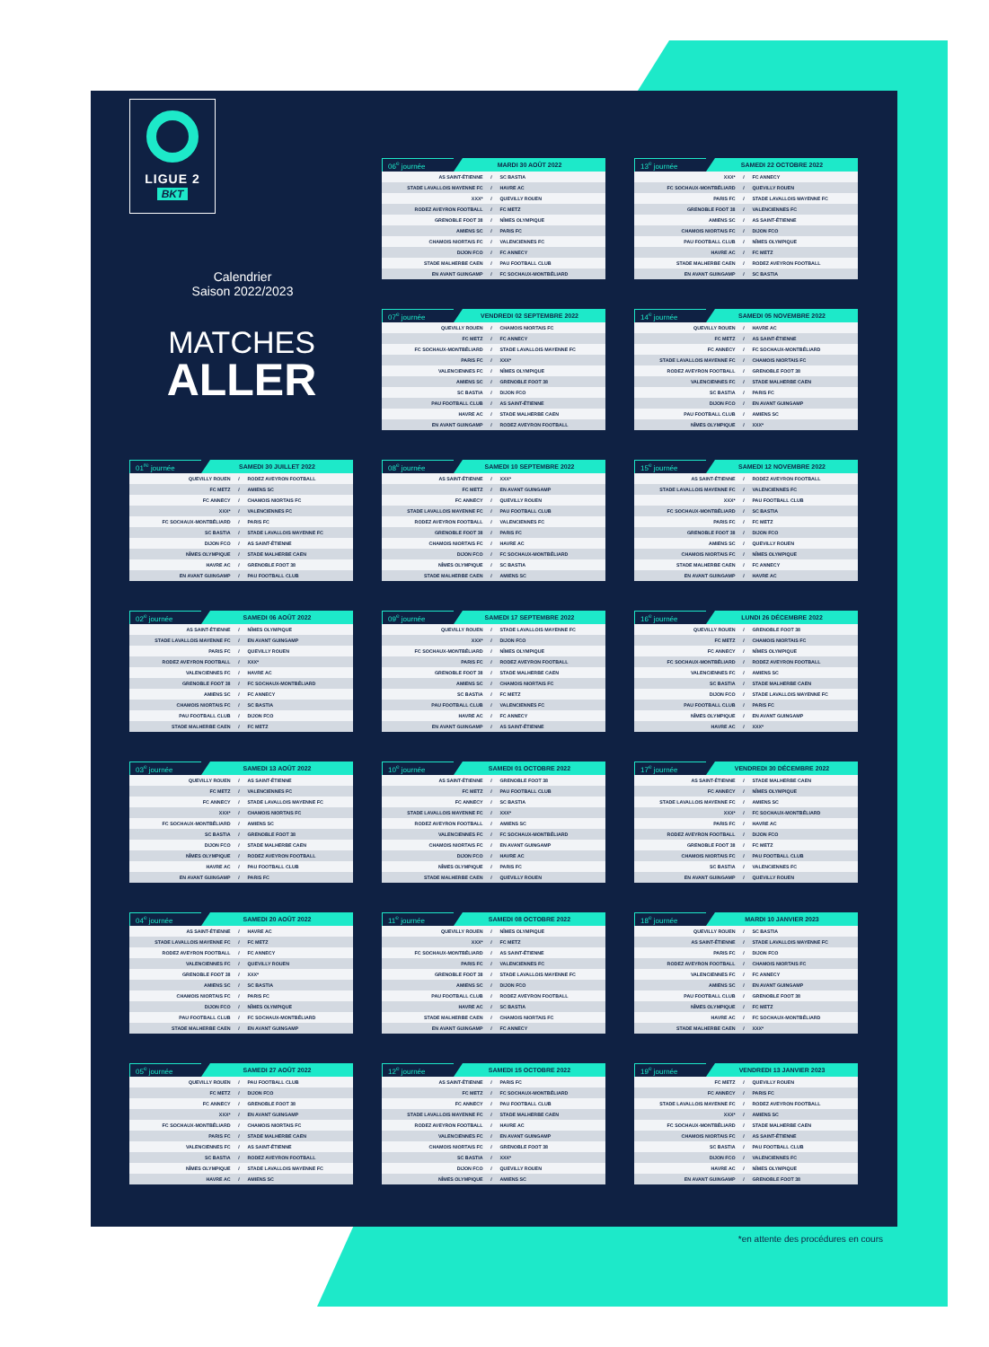LIGUE 2
BKT
Calendrier
Saison 2022/2023
MATCHES
ALLER
01<sup>re</sup> journée
SAMEDI 30 JUILLET 2022
| QUEVILLY ROUEN | / | RODEZ AVEYRON FOOTBALL |
| FC METZ | / | AMIENS SC |
| FC ANNECY | / | CHAMOIS NIORTAIS FC |
| XXX* | / | VALENCIENNES FC |
| FC SOCHAUX-MONTBÉLIARD | / | PARIS FC |
| SC BASTIA | / | STADE LAVALLOIS MAYENNE FC |
| DIJON FCO | / | AS SAINT-ÉTIENNE |
| NÎMES OLYMPIQUE | / | STADE MALHERBE CAEN |
| HAVRE AC | / | GRENOBLE FOOT 38 |
| EN AVANT GUINGAMP | / | PAU FOOTBALL CLUB |
02<sup>e</sup> journée
SAMEDI 06 AOÛT 2022
| AS SAINT-ÉTIENNE | / | NÎMES OLYMPIQUE |
| STADE LAVALLOIS MAYENNE FC | / | EN AVANT GUINGAMP |
| PARIS FC | / | QUEVILLY ROUEN |
| RODEZ AVEYRON FOOTBALL | / | XXX* |
| VALENCIENNES FC | / | HAVRE AC |
| GRENOBLE FOOT 38 | / | FC SOCHAUX-MONTBÉLIARD |
| AMIENS SC | / | FC ANNECY |
| CHAMOIS NIORTAIS FC | / | SC BASTIA |
| PAU FOOTBALL CLUB | / | DIJON FCO |
| STADE MALHERBE CAEN | / | FC METZ |
03<sup>e</sup> journée
SAMEDI 13 AOÛT 2022
| QUEVILLY ROUEN | / | AS SAINT-ÉTIENNE |
| FC METZ | / | VALENCIENNES FC |
| FC ANNECY | / | STADE LAVALLOIS MAYENNE FC |
| XXX* | / | CHAMOIS NIORTAIS FC |
| FC SOCHAUX-MONTBÉLIARD | / | AMIENS SC |
| SC BASTIA | / | GRENOBLE FOOT 38 |
| DIJON FCO | / | STADE MALHERBE CAEN |
| NÎMES OLYMPIQUE | / | RODEZ AVEYRON FOOTBALL |
| HAVRE AC | / | PAU FOOTBALL CLUB |
| EN AVANT GUINGAMP | / | PARIS FC |
04<sup>e</sup> journée
SAMEDI 20 AOÛT 2022
| AS SAINT-ÉTIENNE | / | HAVRE AC |
| STADE LAVALLOIS MAYENNE FC | / | FC METZ |
| RODEZ AVEYRON FOOTBALL | / | FC ANNECY |
| VALENCIENNES FC | / | QUEVILLY ROUEN |
| GRENOBLE FOOT 38 | / | XXX* |
| AMIENS SC | / | SC BASTIA |
| CHAMOIS NIORTAIS FC | / | PARIS FC |
| DIJON FCO | / | NÎMES OLYMPIQUE |
| PAU FOOTBALL CLUB | / | FC SOCHAUX-MONTBÉLIARD |
| STADE MALHERBE CAEN | / | EN AVANT GUINGAMP |
05<sup>e</sup> journée
SAMEDI 27 AOÛT 2022
| QUEVILLY ROUEN | / | PAU FOOTBALL CLUB |
| FC METZ | / | DIJON FCO |
| FC ANNECY | / | GRENOBLE FOOT 38 |
| XXX* | / | EN AVANT GUINGAMP |
| FC SOCHAUX-MONTBÉLIARD | / | CHAMOIS NIORTAIS FC |
| PARIS FC | / | STADE MALHERBE CAEN |
| VALENCIENNES FC | / | AS SAINT-ÉTIENNE |
| SC BASTIA | / | RODEZ AVEYRON FOOTBALL |
| NÎMES OLYMPIQUE | / | STADE LAVALLOIS MAYENNE FC |
| HAVRE AC | / | AMIENS SC |
06<sup>e</sup> journée
MARDI 30 AOÛT 2022
| AS SAINT-ÉTIENNE | / | SC BASTIA |
| STADE LAVALLOIS MAYENNE FC | / | HAVRE AC |
| XXX* | / | QUEVILLY ROUEN |
| RODEZ AVEYRON FOOTBALL | / | FC METZ |
| GRENOBLE FOOT 38 | / | NÎMES OLYMPIQUE |
| AMIENS SC | / | PARIS FC |
| CHAMOIS NIORTAIS FC | / | VALENCIENNES FC |
| DIJON FCO | / | FC ANNECY |
| STADE MALHERBE CAEN | / | PAU FOOTBALL CLUB |
| EN AVANT GUINGAMP | / | FC SOCHAUX-MONTBÉLIARD |
07<sup>e</sup> journée
VENDREDI 02 SEPTEMBRE 2022
| QUEVILLY ROUEN | / | CHAMOIS NIORTAIS FC |
| FC METZ | / | FC ANNECY |
| FC SOCHAUX-MONTBÉLIARD | / | STADE LAVALLOIS MAYENNE FC |
| PARIS FC | / | XXX* |
| VALENCIENNES FC | / | NÎMES OLYMPIQUE |
| AMIENS SC | / | GRENOBLE FOOT 38 |
| SC BASTIA | / | DIJON FCO |
| PAU FOOTBALL CLUB | / | AS SAINT-ÉTIENNE |
| HAVRE AC | / | STADE MALHERBE CAEN |
| EN AVANT GUINGAMP | / | RODEZ AVEYRON FOOTBALL |
08<sup>e</sup> journée
SAMEDI 10 SEPTEMBRE 2022
| AS SAINT-ÉTIENNE | / | XXX* |
| FC METZ | / | EN AVANT GUINGAMP |
| FC ANNECY | / | QUEVILLY ROUEN |
| STADE LAVALLOIS MAYENNE FC | / | PAU FOOTBALL CLUB |
| RODEZ AVEYRON FOOTBALL | / | VALENCIENNES FC |
| GRENOBLE FOOT 38 | / | PARIS FC |
| CHAMOIS NIORTAIS FC | / | HAVRE AC |
| DIJON FCO | / | FC SOCHAUX-MONTBÉLIARD |
| NÎMES OLYMPIQUE | / | SC BASTIA |
| STADE MALHERBE CAEN | / | AMIENS SC |
09<sup>e</sup> journée
SAMEDI 17 SEPTEMBRE 2022
| QUEVILLY ROUEN | / | STADE LAVALLOIS MAYENNE FC |
| XXX* | / | DIJON FCO |
| FC SOCHAUX-MONTBÉLIARD | / | NÎMES OLYMPIQUE |
| PARIS FC | / | RODEZ AVEYRON FOOTBALL |
| GRENOBLE FOOT 38 | / | STADE MALHERBE CAEN |
| AMIENS SC | / | CHAMOIS NIORTAIS FC |
| SC BASTIA | / | FC METZ |
| PAU FOOTBALL CLUB | / | VALENCIENNES FC |
| HAVRE AC | / | FC ANNECY |
| EN AVANT GUINGAMP | / | AS SAINT-ÉTIENNE |
10<sup>e</sup> journée
SAMEDI 01 OCTOBRE 2022
| AS SAINT-ÉTIENNE | / | GRENOBLE FOOT 38 |
| FC METZ | / | PAU FOOTBALL CLUB |
| FC ANNECY | / | SC BASTIA |
| STADE LAVALLOIS MAYENNE FC | / | XXX* |
| RODEZ AVEYRON FOOTBALL | / | AMIENS SC |
| VALENCIENNES FC | / | FC SOCHAUX-MONTBÉLIARD |
| CHAMOIS NIORTAIS FC | / | EN AVANT GUINGAMP |
| DIJON FCO | / | HAVRE AC |
| NÎMES OLYMPIQUE | / | PARIS FC |
| STADE MALHERBE CAEN | / | QUEVILLY ROUEN |
11<sup>e</sup> journée
SAMEDI 08 OCTOBRE 2022
| QUEVILLY ROUEN | / | NÎMES OLYMPIQUE |
| XXX* | / | FC METZ |
| FC SOCHAUX-MONTBÉLIARD | / | AS SAINT-ÉTIENNE |
| PARIS FC | / | VALENCIENNES FC |
| GRENOBLE FOOT 38 | / | STADE LAVALLOIS MAYENNE FC |
| AMIENS SC | / | DIJON FCO |
| PAU FOOTBALL CLUB | / | RODEZ AVEYRON FOOTBALL |
| HAVRE AC | / | SC BASTIA |
| STADE MALHERBE CAEN | / | CHAMOIS NIORTAIS FC |
| EN AVANT GUINGAMP | / | FC ANNECY |
12<sup>e</sup> journée
SAMEDI 15 OCTOBRE 2022
| AS SAINT-ÉTIENNE | / | PARIS FC |
| FC METZ | / | FC SOCHAUX-MONTBÉLIARD |
| FC ANNECY | / | PAU FOOTBALL CLUB |
| STADE LAVALLOIS MAYENNE FC | / | STADE MALHERBE CAEN |
| RODEZ AVEYRON FOOTBALL | / | HAVRE AC |
| VALENCIENNES FC | / | EN AVANT GUINGAMP |
| CHAMOIS NIORTAIS FC | / | GRENOBLE FOOT 38 |
| SC BASTIA | / | XXX* |
| DIJON FCO | / | QUEVILLY ROUEN |
| NÎMES OLYMPIQUE | / | AMIENS SC |
13<sup>e</sup> journée
SAMEDI 22 OCTOBRE 2022
| XXX* | / | FC ANNECY |
| FC SOCHAUX-MONTBÉLIARD | / | QUEVILLY ROUEN |
| PARIS FC | / | STADE LAVALLOIS MAYENNE FC |
| GRENOBLE FOOT 38 | / | VALENCIENNES FC |
| AMIENS SC | / | AS SAINT-ÉTIENNE |
| CHAMOIS NIORTAIS FC | / | DIJON FCO |
| PAU FOOTBALL CLUB | / | NÎMES OLYMPIQUE |
| HAVRE AC | / | FC METZ |
| STADE MALHERBE CAEN | / | RODEZ AVEYRON FOOTBALL |
| EN AVANT GUINGAMP | / | SC BASTIA |
14<sup>e</sup> journée
SAMEDI 05 NOVEMBRE 2022
| QUEVILLY ROUEN | / | HAVRE AC |
| FC METZ | / | AS SAINT-ÉTIENNE |
| FC ANNECY | / | FC SOCHAUX-MONTBÉLIARD |
| STADE LAVALLOIS MAYENNE FC | / | CHAMOIS NIORTAIS FC |
| RODEZ AVEYRON FOOTBALL | / | GRENOBLE FOOT 38 |
| VALENCIENNES FC | / | STADE MALHERBE CAEN |
| SC BASTIA | / | PARIS FC |
| DIJON FCO | / | EN AVANT GUINGAMP |
| PAU FOOTBALL CLUB | / | AMIENS SC |
| NÎMES OLYMPIQUE | / | XXX* |
15<sup>e</sup> journée
SAMEDI 12 NOVEMBRE 2022
| AS SAINT-ÉTIENNE | / | RODEZ AVEYRON FOOTBALL |
| STADE LAVALLOIS MAYENNE FC | / | VALENCIENNES FC |
| XXX* | / | PAU FOOTBALL CLUB |
| FC SOCHAUX-MONTBÉLIARD | / | SC BASTIA |
| PARIS FC | / | FC METZ |
| GRENOBLE FOOT 38 | / | DIJON FCO |
| AMIENS SC | / | QUEVILLY ROUEN |
| CHAMOIS NIORTAIS FC | / | NÎMES OLYMPIQUE |
| STADE MALHERBE CAEN | / | FC ANNECY |
| EN AVANT GUINGAMP | / | HAVRE AC |
16<sup>e</sup> journée
LUNDI 26 DÉCEMBRE 2022
| QUEVILLY ROUEN | / | GRENOBLE FOOT 38 |
| FC METZ | / | CHAMOIS NIORTAIS FC |
| FC ANNECY | / | NÎMES OLYMPIQUE |
| FC SOCHAUX-MONTBÉLIARD | / | RODEZ AVEYRON FOOTBALL |
| VALENCIENNES FC | / | AMIENS SC |
| SC BASTIA | / | STADE MALHERBE CAEN |
| DIJON FCO | / | STADE LAVALLOIS MAYENNE FC |
| PAU FOOTBALL CLUB | / | PARIS FC |
| NÎMES OLYMPIQUE | / | EN AVANT GUINGAMP |
| HAVRE AC | / | XXX* |
17<sup>e</sup> journée
VENDREDI 30 DÉCEMBRE 2022
| AS SAINT-ÉTIENNE | / | STADE MALHERBE CAEN |
| FC ANNECY | / | NÎMES OLYMPIQUE |
| STADE LAVALLOIS MAYENNE FC | / | AMIENS SC |
| XXX* | / | FC SOCHAUX-MONTBÉLIARD |
| PARIS FC | / | HAVRE AC |
| RODEZ AVEYRON FOOTBALL | / | DIJON FCO |
| GRENOBLE FOOT 38 | / | FC METZ |
| CHAMOIS NIORTAIS FC | / | PAU FOOTBALL CLUB |
| SC BASTIA | / | VALENCIENNES FC |
| EN AVANT GUINGAMP | / | QUEVILLY ROUEN |
18<sup>e</sup> journée
MARDI 10 JANVIER 2023
| QUEVILLY ROUEN | / | SC BASTIA |
| AS SAINT-ÉTIENNE | / | STADE LAVALLOIS MAYENNE FC |
| PARIS FC | / | DIJON FCO |
| RODEZ AVEYRON FOOTBALL | / | CHAMOIS NIORTAIS FC |
| VALENCIENNES FC | / | FC ANNECY |
| AMIENS SC | / | EN AVANT GUINGAMP |
| PAU FOOTBALL CLUB | / | GRENOBLE FOOT 38 |
| NÎMES OLYMPIQUE | / | FC METZ |
| HAVRE AC | / | FC SOCHAUX-MONTBÉLIARD |
| STADE MALHERBE CAEN | / | XXX* |
19<sup>e</sup> journée
VENDREDI 13 JANVIER 2023
| FC METZ | / | QUEVILLY ROUEN |
| FC ANNECY | / | PARIS FC |
| STADE LAVALLOIS MAYENNE FC | / | RODEZ AVEYRON FOOTBALL |
| XXX* | / | AMIENS SC |
| FC SOCHAUX-MONTBÉLIARD | / | STADE MALHERBE CAEN |
| CHAMOIS NIORTAIS FC | / | AS SAINT-ÉTIENNE |
| SC BASTIA | / | PAU FOOTBALL CLUB |
| DIJON FCO | / | VALENCIENNES FC |
| HAVRE AC | / | NÎMES OLYMPIQUE |
| EN AVANT GUINGAMP | / | GRENOBLE FOOT 38 |
*en attente des procédures en cours